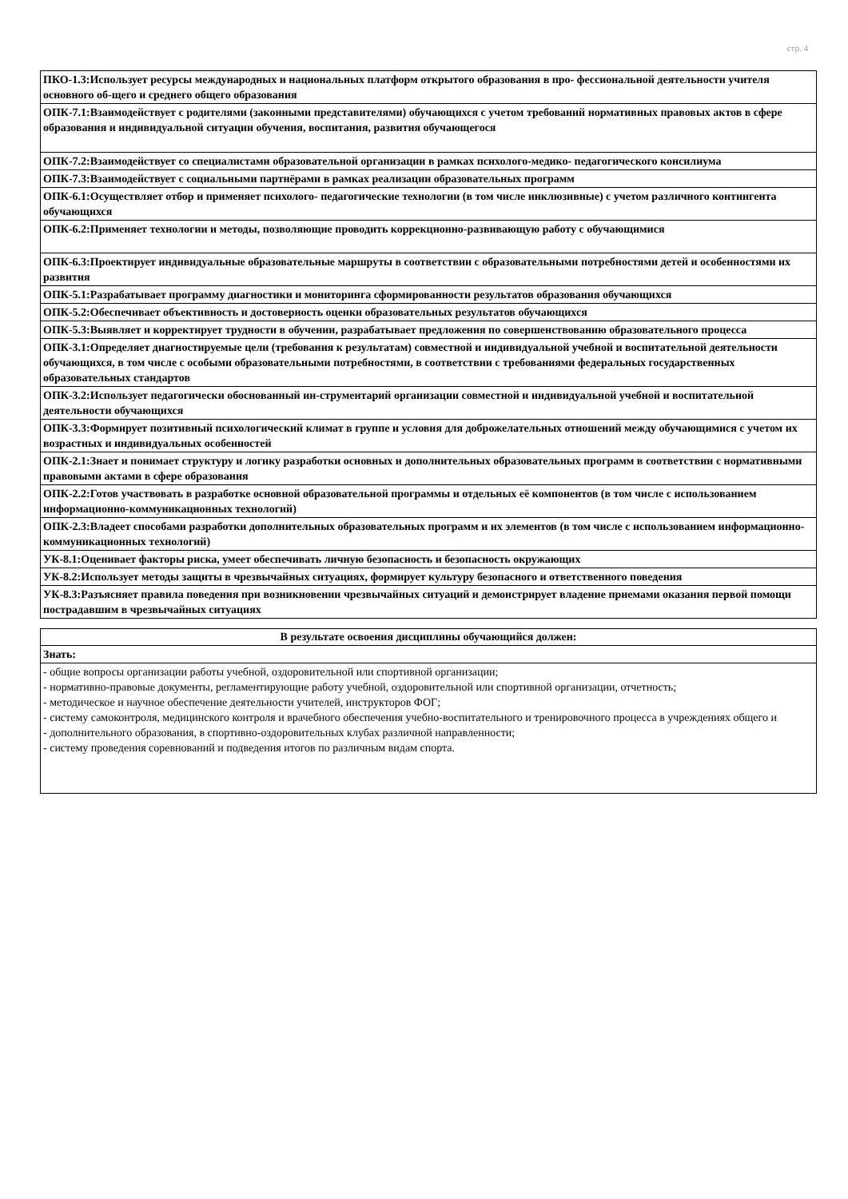стр. 4
| ПКО-1.3:Использует ресурсы международных и национальных платформ открытого образования в про- фессиональной деятельности учителя основного об-щего и среднего общего образования |
| ОПК-7.1:Взаимодействует с родителями (законными представителями) обучающихся с учетом требований нормативных правовых актов в сфере образования и индивидуальной ситуации обучения, воспитания, развития обучающегося |
| ОПК-7.2:Взаимодействует со специалистами образовательной организации в рамках психолого-медико- педагогического консилиума |
| ОПК-7.3:Взаимодействует с социальными партнёрами в рамках реализации образовательных программ |
| ОПК-6.1:Осуществляет отбор и применяет психолого- педагогические технологии (в том числе инклюзивные) с учетом различного контингента обучающихся |
| ОПК-6.2:Применяет технологии и методы, позволяющие проводить коррекционно-развивающую работу с обучающимися |
| ОПК-6.3:Проектирует индивидуальные образовательные маршруты в соответствии с образовательными потребностями детей и особенностями их развития |
| ОПК-5.1:Разрабатывает программу диагностики и мониторинга сформированности результатов образования обучающихся |
| ОПК-5.2:Обеспечивает объективность и достоверность оценки образовательных результатов обучающихся |
| ОПК-5.3:Выявляет и корректирует трудности в обучении, разрабатывает предложения по совершенствованию образовательного процесса |
| ОПК-3.1:Определяет диагностируемые цели (требования к результатам) совместной и индивидуальной учебной и воспитательной деятельности обучающихся, в том числе с особыми образовательными потребностями, в соответствии с требованиями федеральных государственных образовательных стандартов |
| ОПК-3.2:Использует педагогически обоснованный ин-струментарий организации совместной и индивидуальной учебной и воспитательной деятельности обучающихся |
| ОПК-3.3:Формирует позитивный психологический климат в группе и условия для доброжелательных отношений между обучающимися с учетом их возрастных и индивидуальных особенностей |
| ОПК-2.1:Знает и понимает структуру и логику разработки основных и дополнительных образовательных программ в соответствии с нормативными правовыми актами в сфере образования |
| ОПК-2.2:Готов участвовать в разработке основной образовательной программы и отдельных её компонентов (в том числе с использованием информационно-коммуникационных технологий) |
| ОПК-2.3:Владеет способами разработки дополнительных образовательных программ и их элементов (в том числе с использованием информационно-коммуникационных технологий) |
| УК-8.1:Оценивает факторы риска, умеет обеспечивать личную безопасность и безопасность окружающих |
| УК-8.2:Использует методы защиты в чрезвычайных ситуациях, формирует культуру безопасного и ответственного поведения |
| УК-8.3:Разъясняет правила поведения при возникновении чрезвычайных ситуаций и демонстрирует владение приемами оказания первой помощи пострадавшим в чрезвычайных ситуациях |
| В результате освоения дисциплины обучающийся должен: |
| --- |
| Знать: |
| - общие вопросы организации работы учебной, оздоровительной или спортивной организации; - нормативно-правовые документы, регламентирующие работу учебной, оздоровительной или спортивной организации, отчетность; - методическое и научное обеспечение деятельности учителей, инструкторов ФОГ; - систему самоконтроля, медицинского контроля и врачебного обеспечения учебно-воспитательного и тренировочного процесса в учреждениях общего и - дополнительного образования, в спортивно-оздоровительных клубах различной направленности; - систему проведения соревнований и подведения итогов по различным видам спорта. |